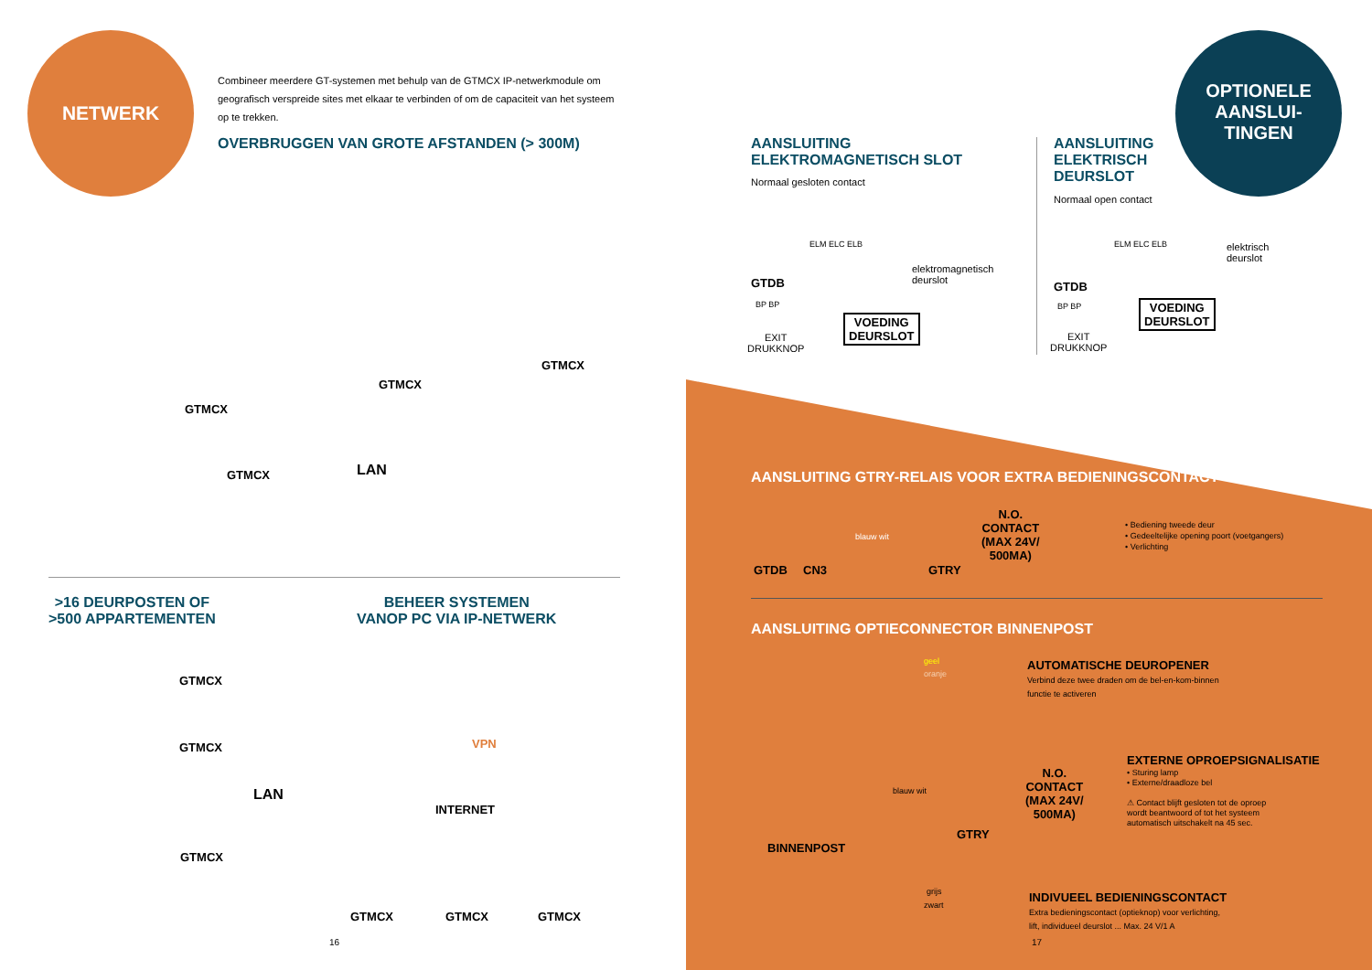NETWERK
OPTIONELE
AANSLUI-
TINGEN
Combineer meerdere GT-systemen met behulp van de GTMCX IP-netwerkmodule om geografisch verspreide sites met elkaar te verbinden of om de capaciteit van het systeem op te trekken.
OVERBRUGGEN VAN GROTE AFSTANDEN (> 300M)
GTMCX
GTMCX
GTMCX
GTMCX LAN
>16 DEURPOSTEN OF
>500 APPARTEMENTEN
BEHEER SYSTEMEN
VANOP PC VIA IP-NETWERK
GTMCX
GTMCX
GTMCX
LAN
VPN
INTERNET
GTMCX GTMCX GTMCX
16
AANSLUITING
ELEKTROMAGNETISCH SLOT
Normaal gesloten contact
ELM ELC ELB
GTDB
BP BP
EXIT
DRUKKNOP
elektromagnetisch
deurslot
VOEDING
DEURSLOT
AANSLUITING
ELEKTRISCH
DEURSLOT
Normaal open contact
ELM ELC ELB
elektrisch
deurslot
GTDB
BP BP
EXIT
DRUKKNOP
VOEDING
DEURSLOT
AANSLUITING GTRY-RELAIS VOOR EXTRA BEDIENINGSCONTACT
GTDB CN3
blauw wit
GTRY
N.O.
CONTACT
(MAX 24V/
500MA)
• Bediening tweede deur
• Gedeeltelijke opening poort (voetgangers)
• Verlichting
AANSLUITING OPTIECONNECTOR BINNENPOST
geel
oranje
AUTOMATISCHE DEUROPENER
Verbind deze twee draden om de bel-en-kom-binnen
functie te activeren
EXTERNE OPROEPSIGNALISATIE
• Sturing lamp
• Externe/draadloze bel
⚠ Contact blijft gesloten tot de oproep
wordt beantwoord of tot het systeem
automatisch uitschakelt na 45 sec.
N.O.
CONTACT
(MAX 24V/
500MA)
blauw wit
GTRY
BINNENPOST
grijs
zwart
INDIVUEEL BEDIENINGSCONTACT
Extra bedieningscontact (optieknop) voor verlichting,
lift, individueel deurslot ... Max. 24 V/1 A
17